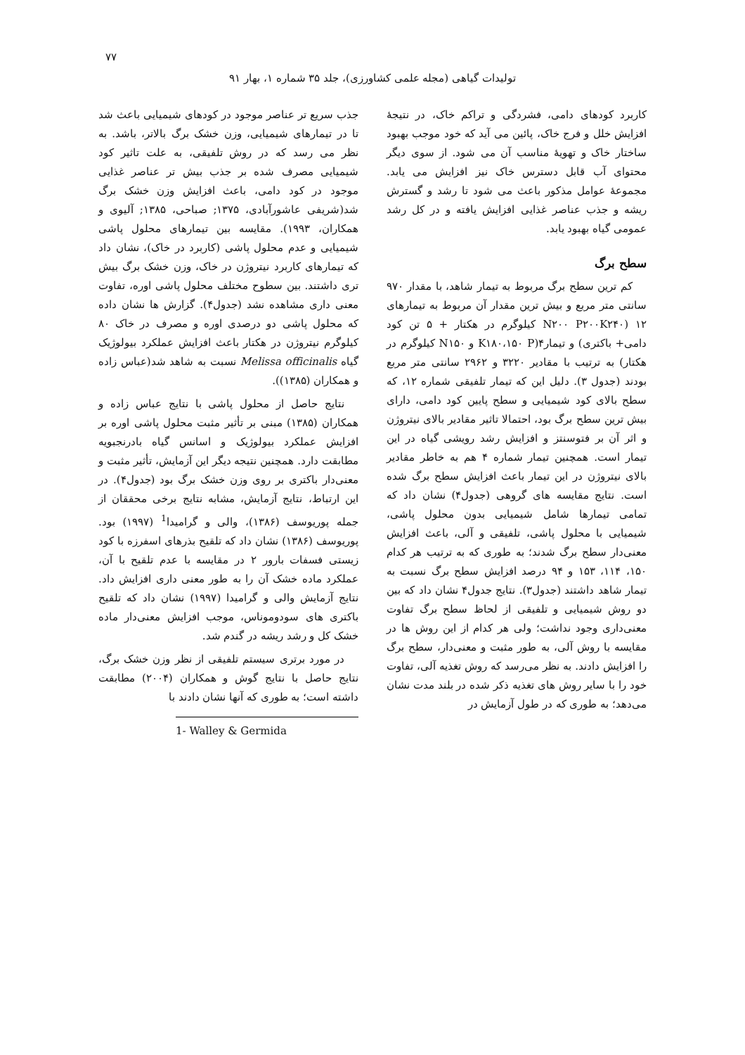۷۷
تولیدات گیاهی (مجله علمی کشاورزی)، جلد ۳۵ شماره ۱، بهار ۹۱
جذب سریع تر عناصر موجود در کودهای شیمیایی باعث شد تا در تیمارهای شیمیایی، وزن خشک برگ بالاتر، باشد. به نظر می رسد که در روش تلفیقی، به علت تاثیر کود شیمیایی مصرف شده بر جذب بیش تر عناصر غذایی موجود در کود دامی، باعث افزایش وزن خشک برگ شد(شریفی عاشورآبادی، ۱۳۷۵; صباحی، ۱۳۸۵; آلیوی و همکاران، ۱۹۹۳). مقایسه بین تیمارهای محلول پاشی شیمیایی و عدم محلول پاشی (کاربرد در خاک)، نشان داد که تیمارهای کاربرد نیتروژن در خاک، وزن خشک برگ بیش تری داشتند. بین سطوح مختلف محلول پاشی اوره، تفاوت معنی داری مشاهده نشد (جدول۴). گزارش ها نشان داده که محلول پاشی دو درصدی اوره و مصرف در خاک ۸۰ کیلوگرم نیتروژن در هکتار باعث افزایش عملکرد بیولوژیک گیاه Melissa officinalis نسبت به شاهد شد(عباس زاده و همکاران (۱۳۸۵)).
نتایج حاصل از محلول پاشی با نتایج عباس زاده و همکاران (۱۳۸۵) مبنی بر تأثیر مثبت محلول پاشی اوره بر افزایش عملکرد بیولوژیک و اسانس گیاه بادرنجبویه مطابقت دارد. همچنین نتیجه دیگر این آزمایش، تأثیر مثبت و معنی‌دار باکتری بر روی وزن خشک برگ بود (جدول۴). در این ارتباط، نتایج آزمایش، مشابه نتایج برخی محققان از جمله پوریوسف (۱۳۸۶)، والی و گرامیدا<sup>1</sup> (۱۹۹۷) بود. پوریوسف (۱۳۸۶) نشان داد که تلقیح بذرهای اسفرزه با کود زیستی فسفات بارور ۲ در مقایسه با عدم تلقیح با آن، عملکرد ماده خشک آن را به طور معنی داری افزایش داد. نتایج آزمایش والی و گرامیدا (۱۹۹۷) نشان داد که تلقیح باکتری های سودوموناس، موجب افزایش معنی‌دار ماده خشک کل و رشد ریشه در گندم شد.
در مورد برتری سیستم تلفیقی از نظر وزن خشک برگ، نتایج حاصل با نتایج گوش و همکاران (۲۰۰۴) مطابقت داشته است؛ به طوری که آنها نشان دادند با
1- Walley & Germida
کاربرد کودهای دامی، فشردگی و تراکم خاک، در نتیجهٔ افزایش خلل و فرج خاک، پائین می آید که خود موجب بهبود ساختار خاک و تهویهٔ مناسب آن می شود. از سوی دیگر محتوای آب قابل دسترس خاک نیز افزایش می یابد. مجموعهٔ عوامل مذکور باعث می شود تا رشد و گسترش ریشه و جذب عناصر غذایی افزایش یافته و در کل رشد عمومی گیاه بهبود یابد.
سطح برگ
کم ترین سطح برگ مربوط به تیمار شاهد، با مقدار ۹۷۰ سانتی متر مربع و بیش ترین مقدار آن مربوط به تیمارهای ۱۲ (N۲۰۰ P۲۰۰K۲۴۰ کیلوگرم در هکتار + ۵ تن کود دامی+ باکتری) و تیمار۴(K۱۸۰،۱۵۰ P و N۱۵۰ کیلوگرم در هکتار) به ترتیب با مقادیر ۳۲۲۰ و ۲۹۶۲ سانتی متر مربع بودند (جدول ۳). دلیل این که تیمار تلفیقی شماره ۱۲، که سطح بالای کود شیمیایی و سطح پایین کود دامی، دارای بیش ترین سطح برگ بود، احتمالا تاثیر مقادیر بالای نیتروژن و اثر آن بر فتوسنتز و افزایش رشد رویشی گیاه در این تیمار است. همچنین تیمار شماره ۴ هم به خاطر مقادیر بالای نیتروژن در این تیمار باعث افزایش سطح برگ شده است. نتایج مقایسه های گروهی (جدول۴) نشان داد که تمامی تیمارها شامل شیمیایی بدون محلول پاشی، شیمیایی با محلول پاشی، تلفیقی و آلی، باعث افزایش معنی‌دار سطح برگ شدند؛ به طوری که به ترتیب هر کدام ۱۵۰، ۱۱۴، ۱۵۳ و ۹۴ درصد افزایش سطح برگ نسبت به تیمار شاهد داشتند (جدول۳). نتایج جدول۴ نشان داد که بین دو روش شیمیایی و تلفیقی از لحاظ سطح برگ تفاوت معنی‌داری وجود نداشت؛ ولی هر کدام از این روش ها در مقایسه با روش آلی، به طور مثبت و معنی‌دار، سطح برگ را افزایش دادند. به نظر می‌رسد که روش تغذیه آلی، تفاوت خود را با سایر روش های تغذیه ذکر شده در بلند مدت نشان می‌دهد؛ به طوری که در طول آزمایش در